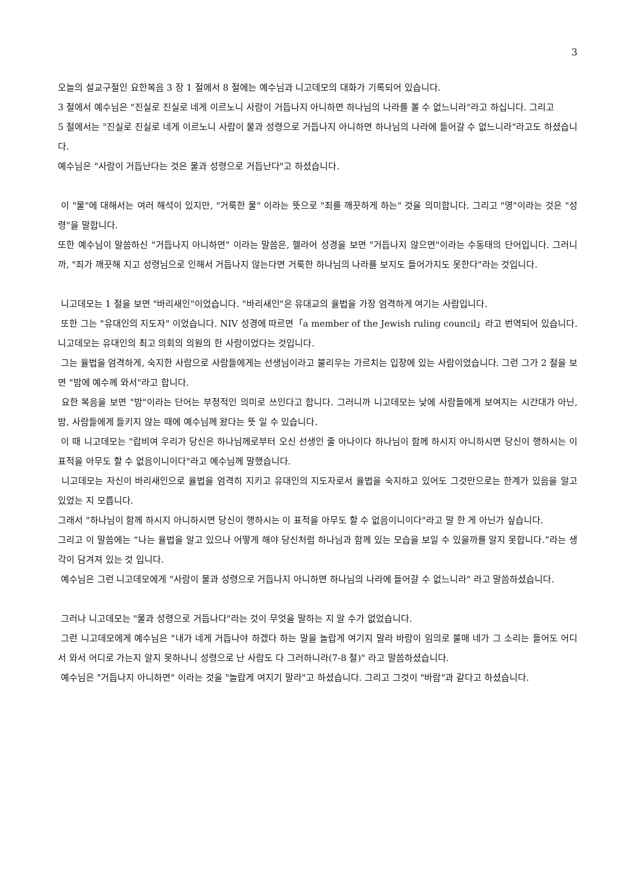3
오늘의 설교구절인 요한복음 3 장 1 절에서 8 절에는 예수님과 니고데모의 대화가 기록되어 있습니다.
3 절에서 예수님은 "진실로 진실로 네게 이르노니 사람이 거듭나지 아니하면 하나님의 나라를 볼 수 없느니라"라고 하십니다. 그리고
5 절에서는 "진실로 진실로 네게 이르노니 사람이 물과 성령으로 거듭나지 아니하면 하나님의 나라에 들어갈 수 없느니라"라고도 하셨습니다.
예수님은 "사람이 거듭난다는 것은 물과 성령으로 거듭난다"고 하셨습니다.
이 "물"에 대해서는 여러 해석이 있지만, "거룩한 물" 이라는 뜻으로 "죄를 깨끗하게 하는" 것을 의미합니다. 그리고 "영"이라는 것은 "성령"을 말합니다.
또한 예수님이 말씀하신 "거듭나지 아니하면" 이라는 말씀은, 헬라어 성경을 보면 "거듭나지 않으면"이라는 수동태의 단어입니다. 그러니까, "죄가 깨끗해 지고 성령님으로 인해서 거듭나지 않는다면 거룩한 하나님의 나라를 보지도 들어가지도 못한다"라는 것입니다.
니고데모는 1 절을 보면 "바리새인"이었습니다. "바리새인"은 유대교의 율법을 가장 엄격하게 여기는 사람입니다.
또한 그는 "유대인의 지도자" 이었습니다. NIV 성경에 따르면「a member of the Jewish ruling council」라고 번역되어 있습니다. 니고데모는 유대인의 최고 의회의 의원의 한 사람이었다는 것입니다.
그는 율법을 엄격하게, 숙지한 사람으로 사람들에게는 선생님이라고 불리우는 가르치는 입장에 있는 사람이었습니다. 그런 그가 2 절을 보면 "밤에 예수께 와서"라고 합니다.
요한 복음을 보면 "밤"이라는 단어는 부정적인 의미로 쓰인다고 합니다. 그러니까 니고데모는 낮에 사람들에게 보여지는 시간대가 아닌, 밤, 사람들에게 들키지 않는 때에 예수님께 왔다는 뜻 일 수 있습니다.
이 때 니고데모는 "랍비여 우리가 당신은 하나님께로부터 오신 선생인 줄 아나이다 하나님이 함께 하시지 아니하시면 당신이 행하시는 이 표적을 아무도 할 수 없음이니이다"라고 예수님께 말했습니다.
니고데모는 자신이 바리새인으로 율법을 엄격히 지키고 유대인의 지도자로서 율법을 숙지하고 있어도 그것만으로는 한계가 있음을 알고 있었는 지 모릅니다.
그래서 "하나님이 함께 하시지 아니하시면 당신이 행하시는 이 표적을 아무도 할 수 없음이니이다"라고 말 한 게 아닌가 싶습니다.
그리고 이 말씀에는 “나는 율법을 알고 있으나 어떻게 해야 당신처럼 하나님과 함께 있는 모습을 보일 수 있을까를 알지 못합니다.”라는 생각이 담겨져 있는 것 입니다.
예수님은 그런 니고데모에게 "사람이 물과 성령으로 거듭나지 아니하면 하나님의 나라에 들어갈 수 없느니라" 라고 말씀하셨습니다.
그러나 니고데모는 "물과 성령으로 거듭나다"라는 것이 무엇을 말하는 지 알 수가 없었습니다.
그런 니고데모에게 예수님은 "내가 네게 거듭나야 하겠다 하는 말을 놀랍게 여기지 말라 바람이 임의로 불매 네가 그 소리는 들어도 어디서 와서 어디로 가는지 알지 못하나니 성령으로 난 사람도 다 그러하니라(7-8 절)" 라고 말씀하셨습니다.
예수님은 "거듭나지 아니하면" 이라는 것을 "놀랍게 여지기 말라"고 하셨습니다. 그리고 그것이 "바람"과 같다고 하셨습니다.